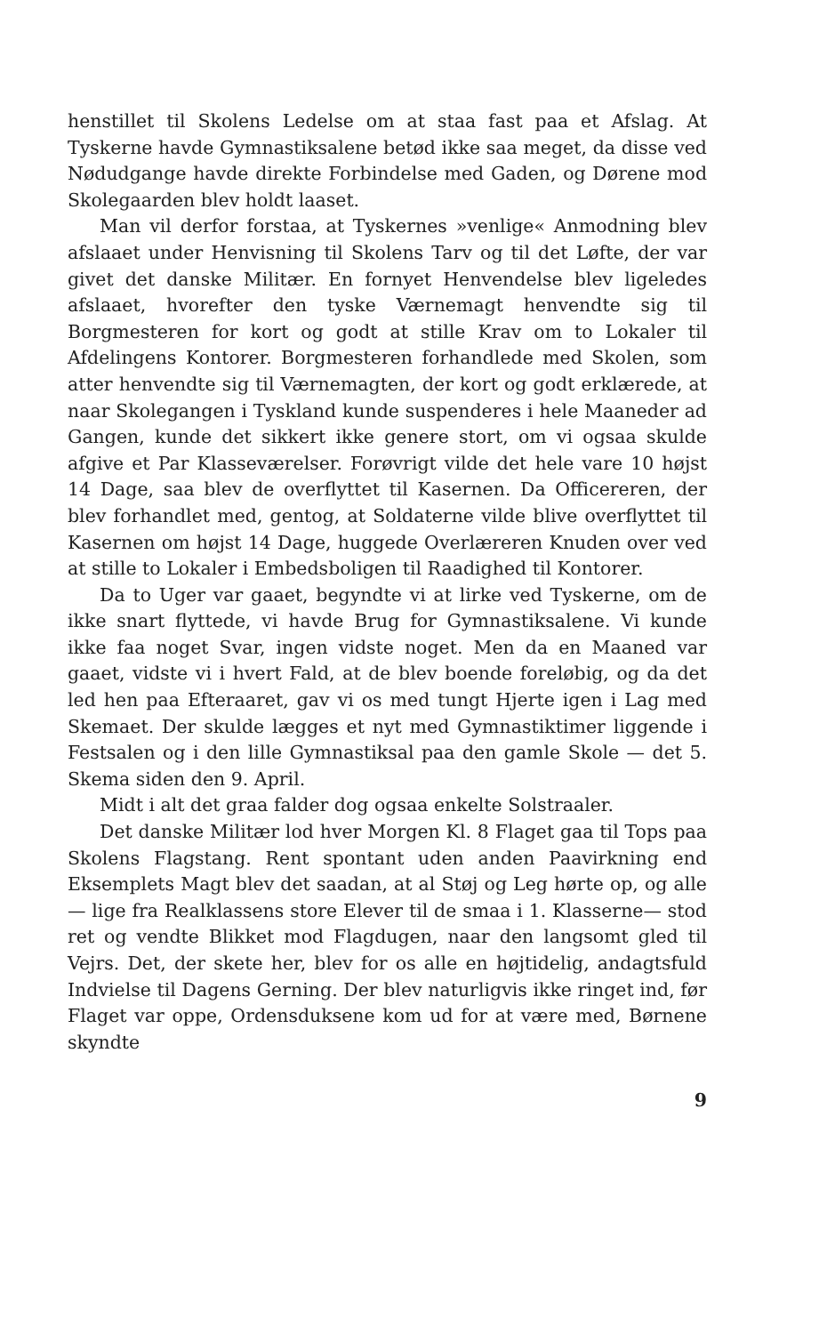henstillet til Skolens Ledelse om at staa fast paa et Afslag. At Tyskerne havde Gymnastiksalene betød ikke saa meget, da disse ved Nødudgange havde direkte Forbindelse med Gaden, og Dørene mod Skolegaarden blev holdt laaset.
Man vil derfor forstaa, at Tyskernes »venlige« Anmodning blev afslaaet under Henvisning til Skolens Tarv og til det Løfte, der var givet det danske Militær. En fornyet Henvendelse blev ligeledes afslaaet, hvorefter den tyske Værnemagt henvendte sig til Borgmesteren for kort og godt at stille Krav om to Lokaler til Afdelingens Kontorer. Borgmesteren forhandlede med Skolen, som atter henvendte sig til Værnemagten, der kort og godt erklærede, at naar Skolegangen i Tyskland kunde suspenderes i hele Maaneder ad Gangen, kunde det sikkert ikke genere stort, om vi ogsaa skulde afgive et Par Klasseværelser. Forøvrigt vilde det hele vare 10 højst 14 Dage, saa blev de overflyttet til Kasernen. Da Officereren, der blev forhandlet med, gentog, at Soldaterne vilde blive overflyttet til Kasernen om højst 14 Dage, huggede Overlæreren Knuden over ved at stille to Lokaler i Embedsboligen til Raadighed til Kontorer.
Da to Uger var gaaet, begyndte vi at lirke ved Tyskerne, om de ikke snart flyttede, vi havde Brug for Gymnastiksalene. Vi kunde ikke faa noget Svar, ingen vidste noget. Men da en Maaned var gaaet, vidste vi i hvert Fald, at de blev boende foreløbig, og da det led hen paa Efteraaret, gav vi os med tungt Hjerte igen i Lag med Skemaet. Der skulde lægges et nyt med Gymnastiktimer liggende i Festsalen og i den lille Gymnastiksal paa den gamle Skole — det 5. Skema siden den 9. April.
Midt i alt det graa falder dog ogsaa enkelte Solstraaler.
Det danske Militær lod hver Morgen Kl. 8 Flaget gaa til Tops paa Skolens Flagstang. Rent spontant uden anden Paavirkning end Eksemplets Magt blev det saadan, at al Støj og Leg hørte op, og alle — lige fra Realklassens store Elever til de smaa i 1. Klasserne— stod ret og vendte Blikket mod Flagdugen, naar den langsomt gled til Vejrs. Det, der skete her, blev for os alle en højtidelig, andagtsfuld Indvielse til Dagens Gerning. Der blev naturligvis ikke ringet ind, før Flaget var oppe, Ordensduksene kom ud for at være med, Børnene skyndte
9